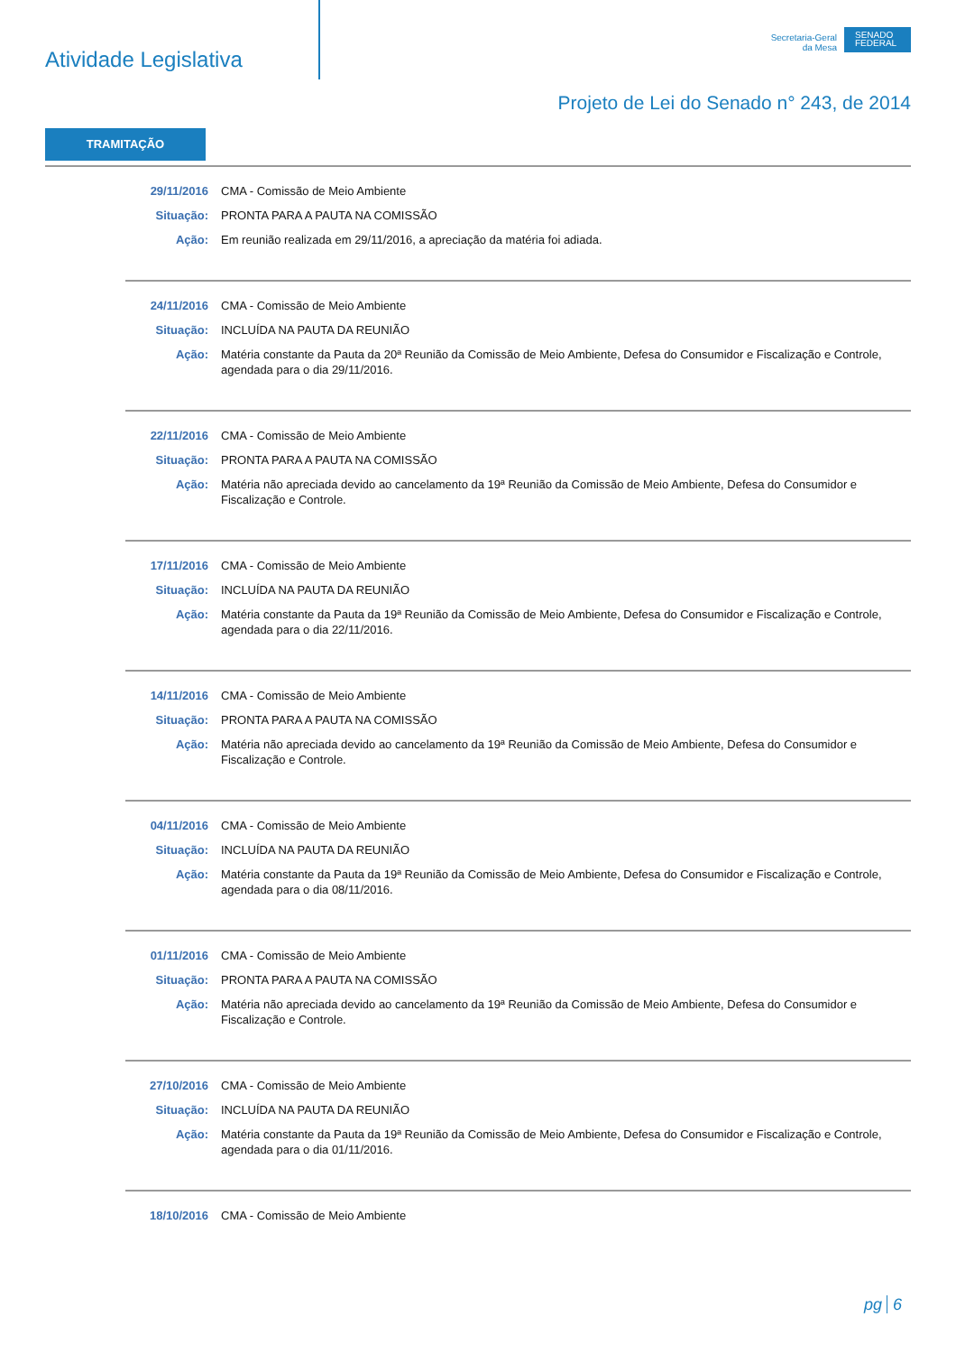Atividade Legislativa
Secretaria-Geral
da Mesa
SENADO
FEDERAL
Projeto de Lei do Senado n° 243, de 2014
TRAMITAÇÃO
29/11/2016 CMA - Comissão de Meio Ambiente
Situação: PRONTA PARA A PAUTA NA COMISSÃO
Ação: Em reunião realizada em 29/11/2016, a apreciação da matéria foi adiada.
24/11/2016 CMA - Comissão de Meio Ambiente
Situação: INCLUÍDA NA PAUTA DA REUNIÃO
Ação: Matéria constante da Pauta da 20ª Reunião da Comissão de Meio Ambiente, Defesa do Consumidor e Fiscalização e Controle, agendada para o dia 29/11/2016.
22/11/2016 CMA - Comissão de Meio Ambiente
Situação: PRONTA PARA A PAUTA NA COMISSÃO
Ação: Matéria não apreciada devido ao cancelamento da 19ª Reunião da Comissão de Meio Ambiente, Defesa do Consumidor e Fiscalização e Controle.
17/11/2016 CMA - Comissão de Meio Ambiente
Situação: INCLUÍDA NA PAUTA DA REUNIÃO
Ação: Matéria constante da Pauta da 19ª Reunião da Comissão de Meio Ambiente, Defesa do Consumidor e Fiscalização e Controle, agendada para o dia 22/11/2016.
14/11/2016 CMA - Comissão de Meio Ambiente
Situação: PRONTA PARA A PAUTA NA COMISSÃO
Ação: Matéria não apreciada devido ao cancelamento da 19ª Reunião da Comissão de Meio Ambiente, Defesa do Consumidor e Fiscalização e Controle.
04/11/2016 CMA - Comissão de Meio Ambiente
Situação: INCLUÍDA NA PAUTA DA REUNIÃO
Ação: Matéria constante da Pauta da 19ª Reunião da Comissão de Meio Ambiente, Defesa do Consumidor e Fiscalização e Controle, agendada para o dia 08/11/2016.
01/11/2016 CMA - Comissão de Meio Ambiente
Situação: PRONTA PARA A PAUTA NA COMISSÃO
Ação: Matéria não apreciada devido ao cancelamento da 19ª Reunião da Comissão de Meio Ambiente, Defesa do Consumidor e Fiscalização e Controle.
27/10/2016 CMA - Comissão de Meio Ambiente
Situação: INCLUÍDA NA PAUTA DA REUNIÃO
Ação: Matéria constante da Pauta da 19ª Reunião da Comissão de Meio Ambiente, Defesa do Consumidor e Fiscalização e Controle, agendada para o dia 01/11/2016.
18/10/2016 CMA - Comissão de Meio Ambiente
pg 6